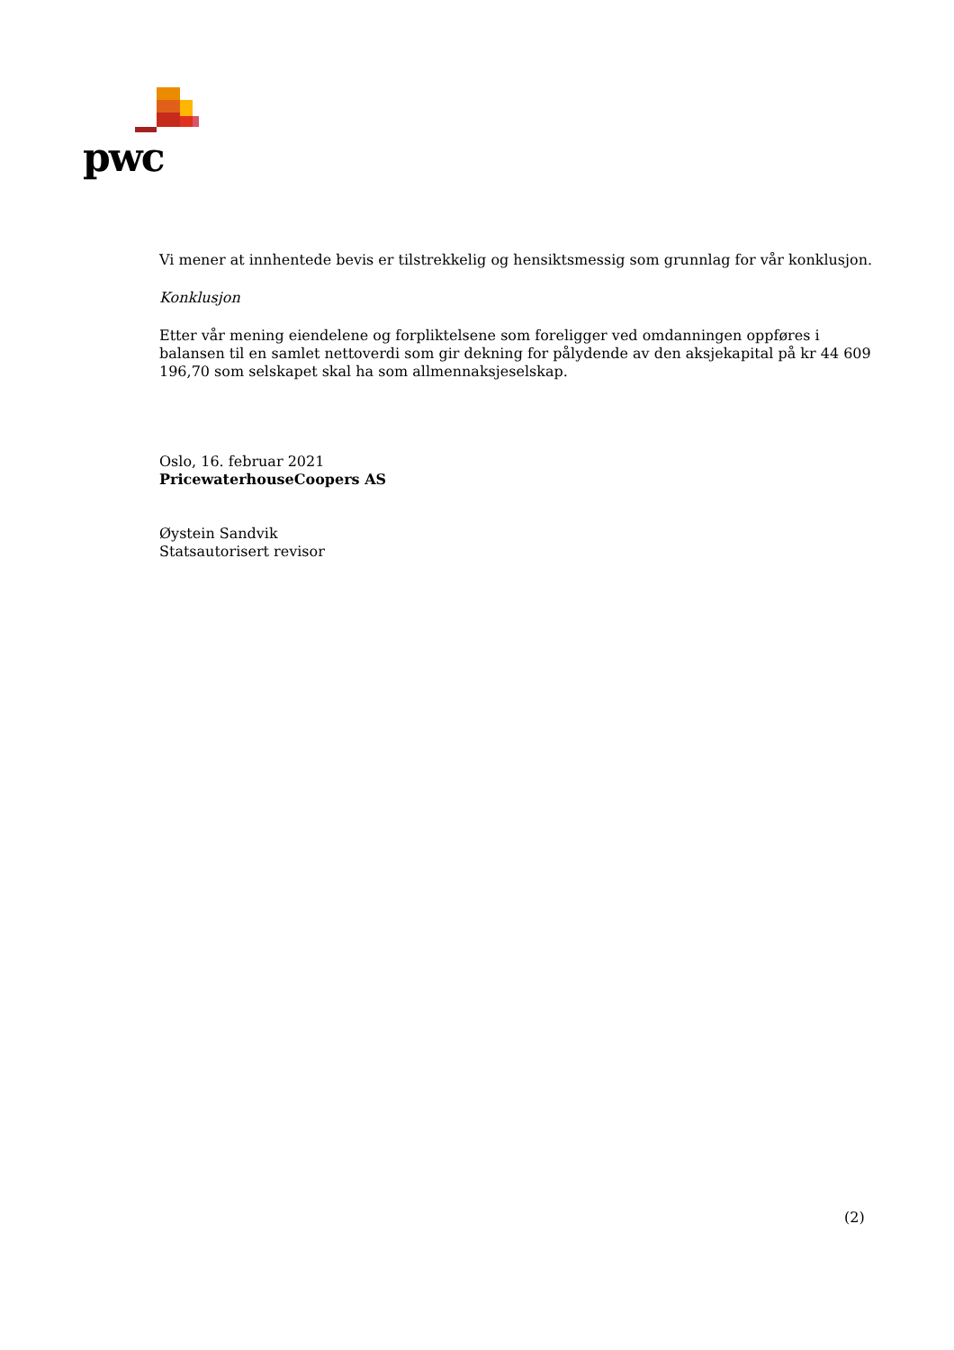pwc
Vi mener at innhentede bevis er tilstrekkelig og hensiktsmessig som grunnlag for vår konklusjon.
Konklusjon
Etter vår mening eiendelene og forpliktelsene som foreligger ved omdanningen oppføres i balansen til en samlet nettoverdi som gir dekning for pålydende av den aksjekapital på kr 44 609 196,70 som selskapet skal ha som allmennaksjeselskap.
Oslo, 16. februar 2021
PricewaterhouseCoopers AS
Øystein Sandvik
Statsautorisert revisor
(2)